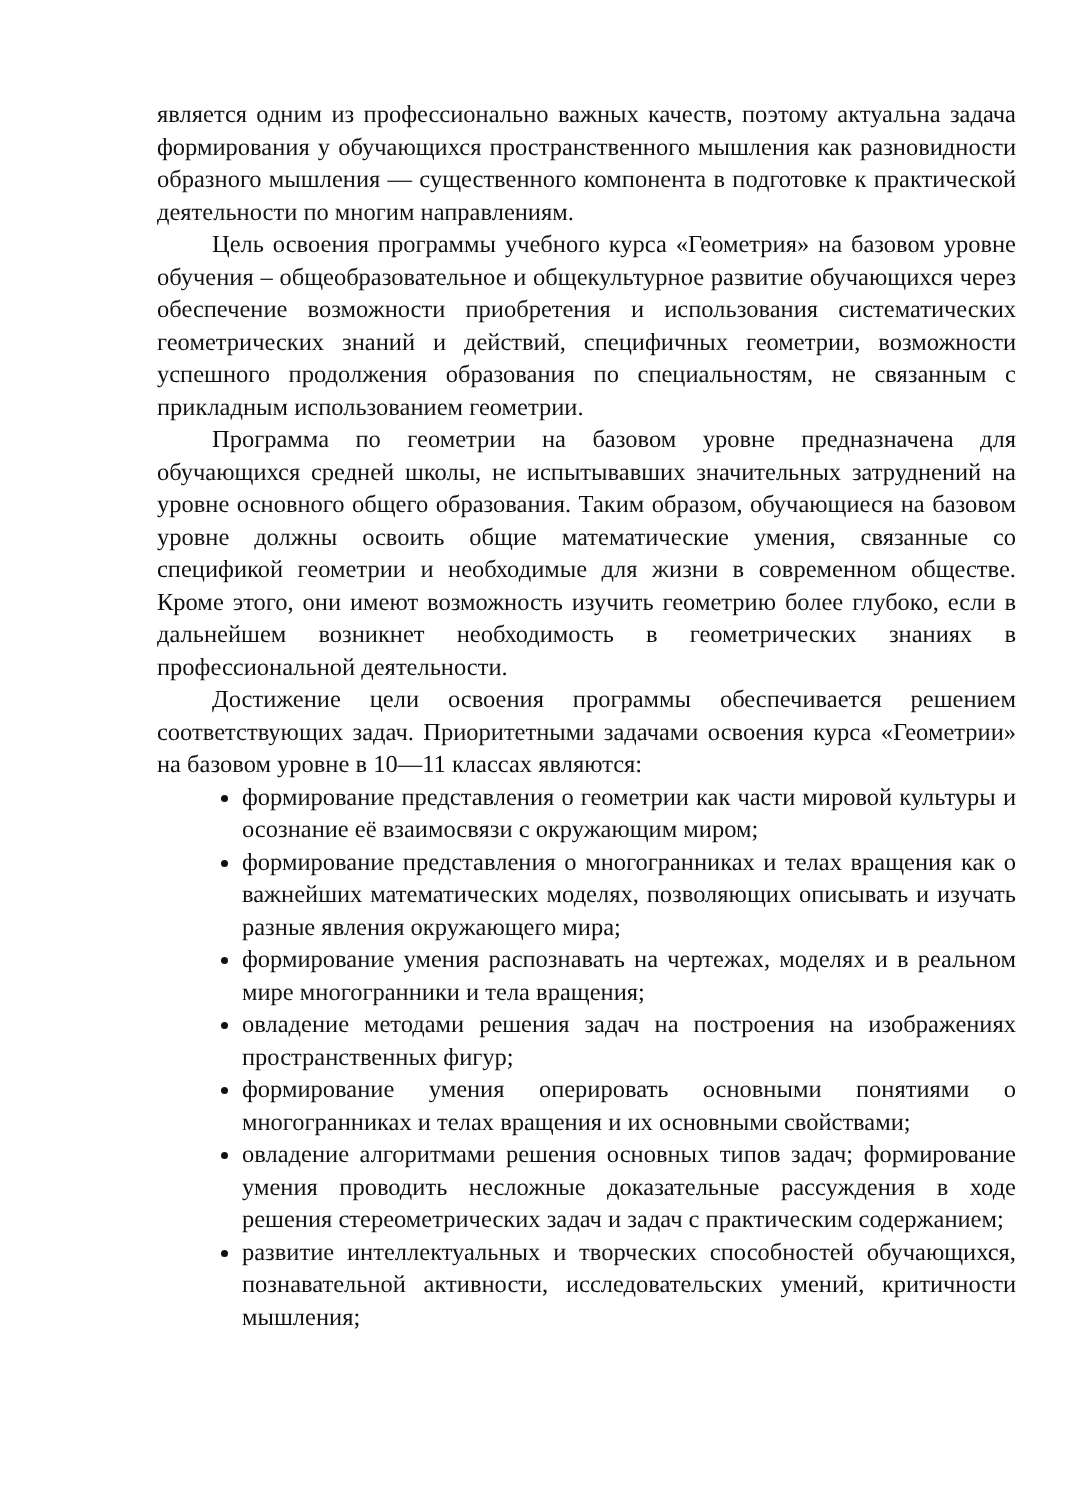является одним из профессионально важных качеств, поэтому актуальна задача формирования у обучающихся пространственного мышления как разновидности образного мышления — существенного компонента в подготовке к практической деятельности по многим направлениям.
Цель освоения программы учебного курса «Геометрия» на базовом уровне обучения – общеобразовательное и общекультурное развитие обучающихся через обеспечение возможности приобретения и использования систематических геометрических знаний и действий, специфичных геометрии, возможности успешного продолжения образования по специальностям, не связанным с прикладным использованием геометрии.
Программа по геометрии на базовом уровне предназначена для обучающихся средней школы, не испытывавших значительных затруднений на уровне основного общего образования. Таким образом, обучающиеся на базовом уровне должны освоить общие математические умения, связанные со спецификой геометрии и необходимые для жизни в современном обществе. Кроме этого, они имеют возможность изучить геометрию более глубоко, если в дальнейшем возникнет необходимость в геометрических знаниях в профессиональной деятельности.
Достижение цели освоения программы обеспечивается решением соответствующих задач. Приоритетными задачами освоения курса «Геометрии» на базовом уровне в 10—11 классах являются:
формирование представления о геометрии как части мировой культуры и осознание её взаимосвязи с окружающим миром;
формирование представления о многогранниках и телах вращения как о важнейших математических моделях, позволяющих описывать и изучать разные явления окружающего мира;
формирование умения распознавать на чертежах, моделях и в реальном мире многогранники и тела вращения;
овладение методами решения задач на построения на изображениях пространственных фигур;
формирование умения оперировать основными понятиями о многогранниках и телах вращения и их основными свойствами;
овладение алгоритмами решения основных типов задач; формирование умения проводить несложные доказательные рассуждения в ходе решения стереометрических задач и задач с практическим содержанием;
развитие интеллектуальных и творческих способностей обучающихся, познавательной активности, исследовательских умений, критичности мышления;